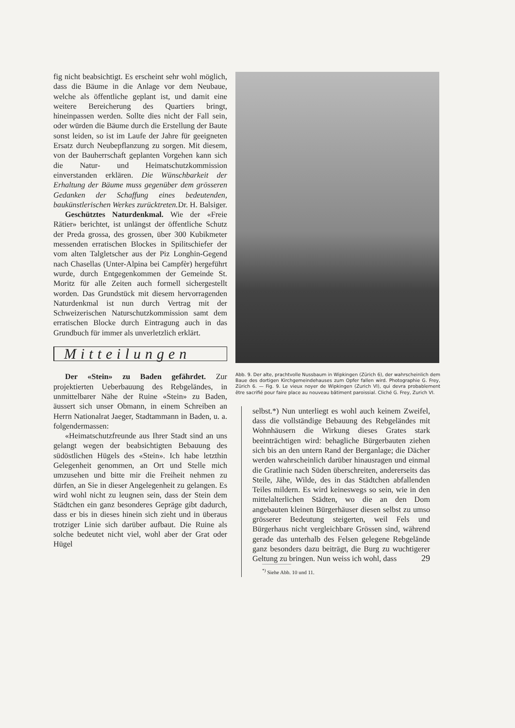fig nicht beabsichtigt. Es erscheint sehr wohl möglich, dass die Bäume in die Anlage vor dem Neubaue, welche als öffentliche geplant ist, und damit eine weitere Bereicherung des Quartiers bringt, hineinpassen werden. Sollte dies nicht der Fall sein, oder würden die Bäume durch die Erstellung der Baute sonst leiden, so ist im Laufe der Jahre für geeigneten Ersatz durch Neubepflanzung zu sorgen. Mit diesem, von der Bauherrschaft geplanten Vorgehen kann sich die Natur- und Heimatschutzkommission einverstanden erklären. Die Wünschbarkeit der Erhaltung der Bäume muss gegenüber dem grösseren Gedanken der Schaffung eines bedeutenden, baukünstlerischen Werkes zurücktreten. Dr. H. Balsiger.
Geschütztes Naturdenkmal. Wie der «Freie Rätier» berichtet, ist unlängst der öffentliche Schutz der Preda grossa, des grossen, über 300 Kubikmeter messenden erratischen Blockes in Spilitschiefer der vom alten Talgletscher aus der Piz Longhin-Gegend nach Chasellas (Unter-Alpina bei Campfèr) hergeführt wurde, durch Entgegenkommen der Gemeinde St. Moritz für alle Zeiten auch formell sichergestellt worden. Das Grundstück mit diesem hervorragenden Naturdenkmal ist nun durch Vertrag mit der Schweizerischen Naturschutzkommission samt dem erratischen Blocke durch Eintragung auch in das Grundbuch für immer als unverletzlich erklärt.
Mitteilungen
Der «Stein» zu Baden gefährdet. Zur projektierten Ueberbauung des Rebgeländes, in unmittelbarer Nähe der Ruine «Stein» zu Baden, äussert sich unser Obmann, in einem Schreiben an Herrn Nationalrat Jaeger, Stadtammann in Baden, u. a. folgendermassen:
«Heimatschutzfreunde aus Ihrer Stadt sind an uns gelangt wegen der beabsichtigten Bebauung des südöstlichen Hügels des «Stein». Ich habe letzthin Gelegenheit genommen, an Ort und Stelle mich umzusehen und bitte mir die Freiheit nehmen zu dürfen, an Sie in dieser Angelegenheit zu gelangen. Es wird wohl nicht zu leugnen sein, dass der Stein dem Städtchen ein ganz besonderes Gepräge gibt dadurch, dass er bis in dieses hinein sich zieht und in überaus trotziger Linie sich darüber aufbaut. Die Ruine als solche bedeutet nicht viel, wohl aber der Grat oder Hügel
Abb. 9. Der alte, prachtvolle Nussbaum in Wipkingen (Zürich 6), der wahrscheinlich dem Baue des dortigen Kirchgemeindehauses zum Opfer fallen wird. Photographie G. Frey, Zürich 6. — Fig. 9. Le vieux noyer de Wipkingen (Zurich VI), qui devra probablement être sacrifié pour faire place au nouveau bâtiment paroissial. Cliché G. Frey, Zurich VI.
selbst.*) Nun unterliegt es wohl auch keinem Zweifel, dass die vollständige Bebauung des Rebgeländes mit Wohnhäusern die Wirkung dieses Grates stark beeinträchtigen wird: behagliche Bürgerbauten ziehen sich bis an den untern Rand der Berganlage; die Dächer werden wahrscheinlich darüber hinausragen und einmal die Gratlinie nach Süden überschreiten, andererseits das Steile, Jähe, Wilde, des in das Städtchen abfallenden Teiles mildern. Es wird keineswegs so sein, wie in den mittelalterlichen Städten, wo die an den Dom angebauten kleinen Bürgerhäuser diesen selbst zu umso grösserer Bedeutung steigerten, weil Fels und Bürgerhaus nicht vergleichbare Grössen sind, während gerade das unterhalb des Felsen gelegene Rebgelände ganz besonders dazu beiträgt, die Burg zu wuchtigerer Geltung zu bringen. Nun weiss ich wohl, dass
<sup>*)</sup> Siehe Abb. 10 und 11.
29